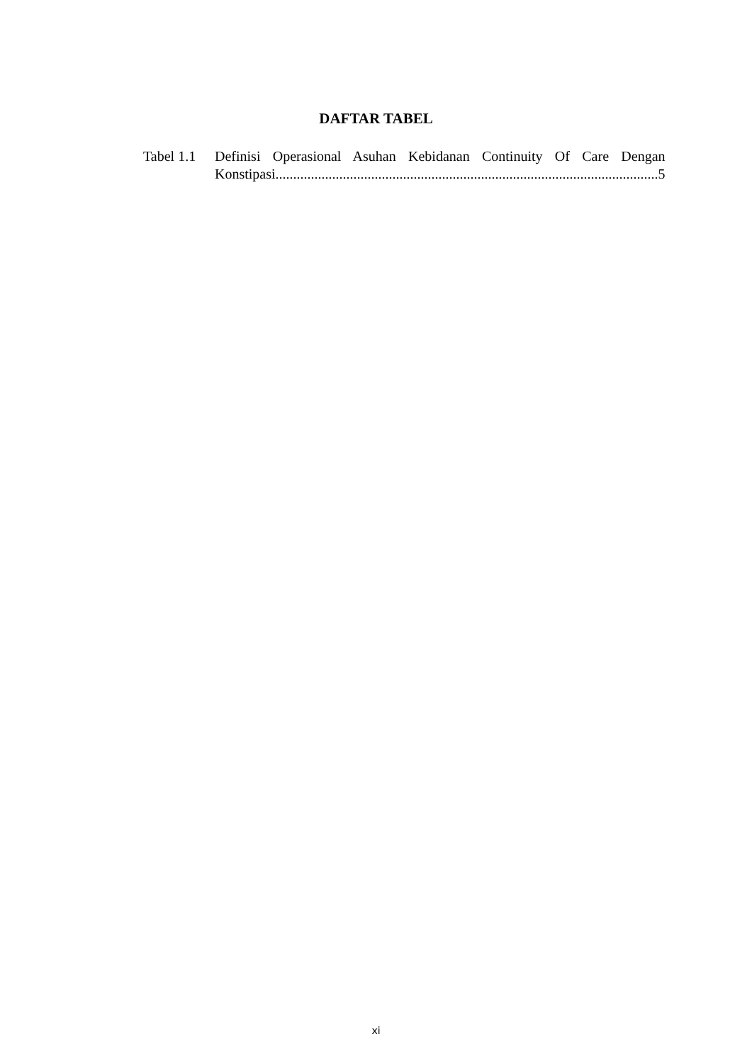DAFTAR TABEL
Tabel 1.1
Definisi Operasional Asuhan Kebidanan Continuity Of Care Dengan
Konstipasi............................................................................................................ 5
xi